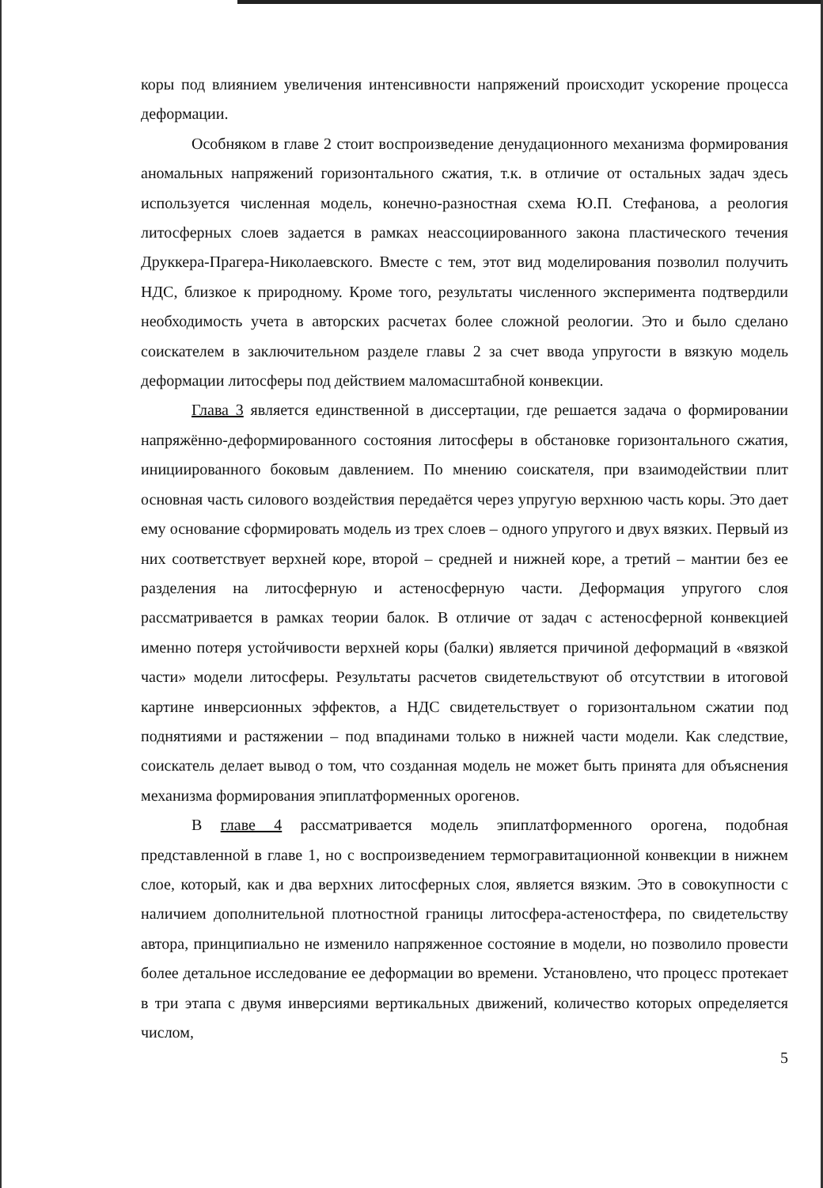коры под влиянием увеличения интенсивности напряжений происходит ускорение процесса деформации.
Особняком в главе 2 стоит воспроизведение денудационного механизма формирования аномальных напряжений горизонтального сжатия, т.к. в отличие от остальных задач здесь используется численная модель, конечно-разностная схема Ю.П. Стефанова, а реология литосферных слоев задается в рамках неассоциированного закона пластического течения Друккера-Прагера-Николаевского. Вместе с тем, этот вид моделирования позволил получить НДС, близкое к природному. Кроме того, результаты численного эксперимента подтвердили необходимость учета в авторских расчетах более сложной реологии. Это и было сделано соискателем в заключительном разделе главы 2 за счет ввода упругости в вязкую модель деформации литосферы под действием маломасштабной конвекции.
Глава 3 является единственной в диссертации, где решается задача о формировании напряжённо-деформированного состояния литосферы в обстановке горизонтального сжатия, инициированного боковым давлением. По мнению соискателя, при взаимодействии плит основная часть силового воздействия передаётся через упругую верхнюю часть коры. Это дает ему основание сформировать модель из трех слоев – одного упругого и двух вязких. Первый из них соответствует верхней коре, второй – средней и нижней коре, а третий – мантии без ее разделения на литосферную и астеносферную части. Деформация упругого слоя рассматривается в рамках теории балок. В отличие от задач с астеносферной конвекцией именно потеря устойчивости верхней коры (балки) является причиной деформаций в «вязкой части» модели литосферы. Результаты расчетов свидетельствуют об отсутствии в итоговой картине инверсионных эффектов, а НДС свидетельствует о горизонтальном сжатии под поднятиями и растяжении – под впадинами только в нижней части модели. Как следствие, соискатель делает вывод о том, что созданная модель не может быть принята для объяснения механизма формирования эпиплатформенных орогенов.
В главе 4 рассматривается модель эпиплатформенного орогена, подобная представленной в главе 1, но с воспроизведением термогравитационной конвекции в нижнем слое, который, как и два верхних литосферных слоя, является вязким. Это в совокупности с наличием дополнительной плотностной границы литосфера-астеностфера, по свидетельству автора, принципиально не изменило напряженное состояние в модели, но позволило провести более детальное исследование ее деформации во времени. Установлено, что процесс протекает в три этапа с двумя инверсиями вертикальных движений, количество которых определяется числом,
5